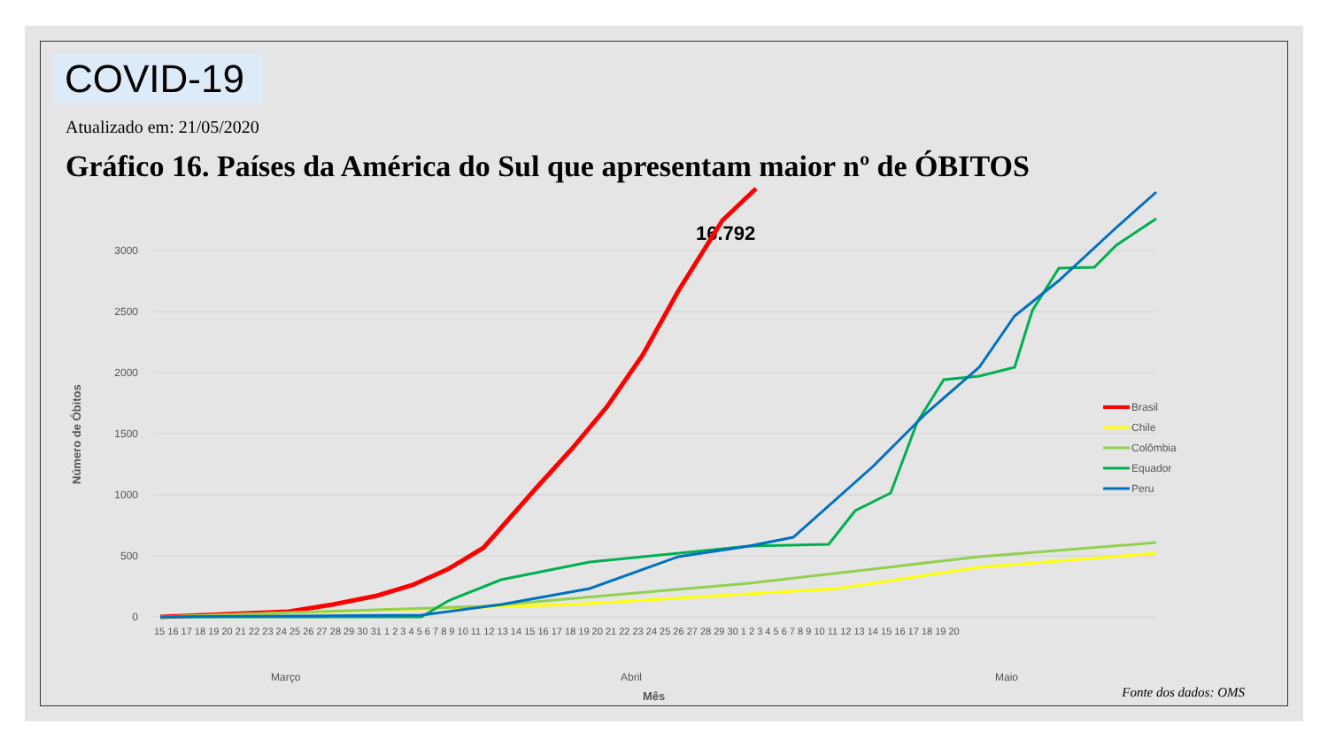COVID-19
Atualizado em: 21/05/2020
Gráfico 16. Países da América do Sul que apresentam maior nº de ÓBITOS
3000
2500
2000
1500
1000
500
0
Março
Abril
Maio
Mês
Número de Óbitos
16.792
Brasil
Chile
Colômbia
Equador
Peru
15 16 17 18 19 20 21 22 23 24 25 26 27 28 29 30 31 1 2 3 4 5 6 7 8 9 10 11 12 13 14 15 16 17 18 19 20 21 22 23 24 25 26 27 28 29 30 1 2 3 4 5 6 7 8 9 10 11 12 13 14 15 16 17 18 19 20
Fonte dos dados: OMS